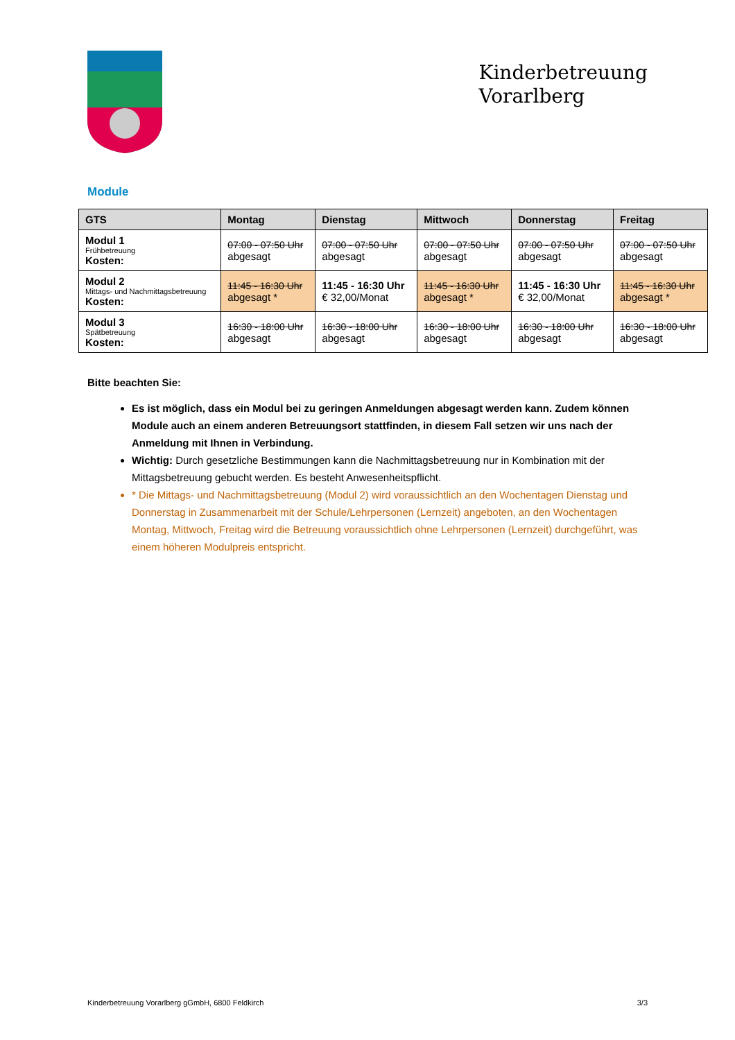Kinderbetreuung
Vorarlberg
Module
| GTS | Montag | Dienstag | Mittwoch | Donnerstag | Freitag |
| --- | --- | --- | --- | --- | --- |
| Modul 1 Frühbetreuung Kosten: | 07:00 - 07:50 Uhr abgesagt | 07:00 - 07:50 Uhr abgesagt | 07:00 - 07:50 Uhr abgesagt | 07:00 - 07:50 Uhr abgesagt | 07:00 - 07:50 Uhr abgesagt |
| Modul 2 Mittags- und Nachmittagsbetreuung Kosten: | 11:45 - 16:30 Uhr abgesagt * | 11:45 - 16:30 Uhr € 32,00/Monat | 11:45 - 16:30 Uhr abgesagt * | 11:45 - 16:30 Uhr € 32,00/Monat | 11:45 - 16:30 Uhr abgesagt * |
| Modul 3 Spätbetreuung Kosten: | 16:30 - 18:00 Uhr abgesagt | 16:30 - 18:00 Uhr abgesagt | 16:30 - 18:00 Uhr abgesagt | 16:30 - 18:00 Uhr abgesagt | 16:30 - 18:00 Uhr abgesagt |
Bitte beachten Sie:
Es ist möglich, dass ein Modul bei zu geringen Anmeldungen abgesagt werden kann. Zudem können Module auch an einem anderen Betreuungsort stattfinden, in diesem Fall setzen wir uns nach der Anmeldung mit Ihnen in Verbindung.
Wichtig: Durch gesetzliche Bestimmungen kann die Nachmittagsbetreuung nur in Kombination mit der Mittagsbetreuung gebucht werden. Es besteht Anwesenheitspflicht.
* Die Mittags- und Nachmittagsbetreuung (Modul 2) wird voraussichtlich an den Wochentagen Dienstag und Donnerstag in Zusammenarbeit mit der Schule/Lehrpersonen (Lernzeit) angeboten, an den Wochentagen Montag, Mittwoch, Freitag wird die Betreuung voraussichtlich ohne Lehrpersonen (Lernzeit) durchgeführt, was einem höheren Modulpreis entspricht.
Kinderbetreuung Vorarlberg gGmbH, 6800 Feldkirch 3/3